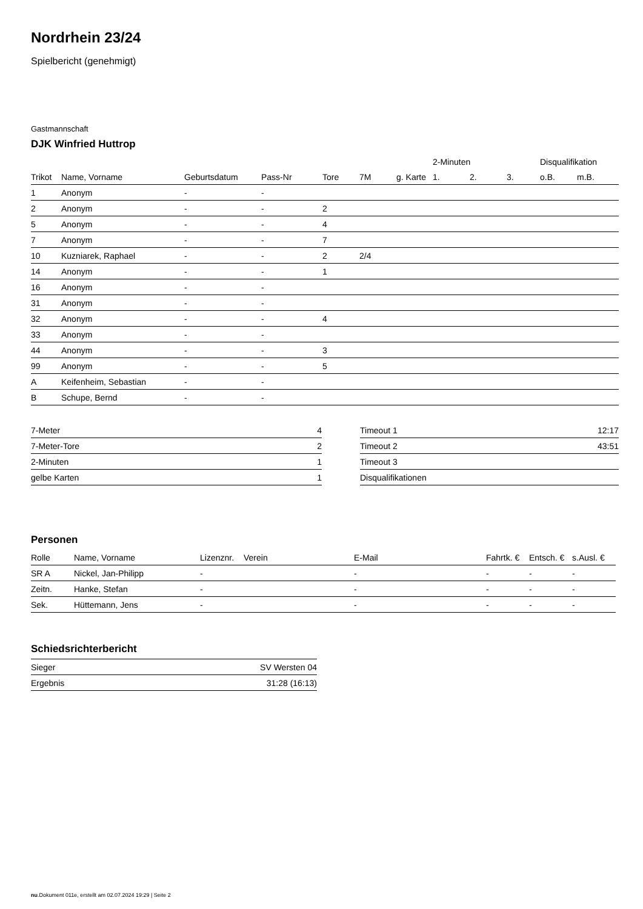Nordrhein 23/24
Spielbericht (genehmigt)
Gastmannschaft
DJK Winfried Huttrop
| | | | | | | | 2-Minuten | | | Disqualifikation | |
| --- | --- | --- | --- | --- | --- | --- | --- | --- | --- | --- | --- |
| Trikot | Name, Vorname | Geburtsdatum | Pass-Nr | Tore | 7M | g. Karte | 1. | 2. | 3. | o.B. | m.B. |
| 1 | Anonym | - | - | | | | | | | | |
| 2 | Anonym | - | - | 2 | | | | | | | |
| 5 | Anonym | - | - | 4 | | | | | | | |
| 7 | Anonym | - | - | 7 | | | | | | | |
| 10 | Kuzniarek, Raphael | - | - | 2 | 2/4 | | | | | | |
| 14 | Anonym | - | - | 1 | | | | | | | |
| 16 | Anonym | - | - | | | | | | | | |
| 31 | Anonym | - | - | | | | | | | | |
| 32 | Anonym | - | - | 4 | | | | | | | |
| 33 | Anonym | - | - | | | | | | | | |
| 44 | Anonym | - | - | 3 | | | | | | | |
| 99 | Anonym | - | - | 5 | | | | | | | |
| A | Keifenheim, Sebastian | - | - | | | | | | | | |
| B | Schupe, Bernd | - | - | | | | | | | | |
| 7-Meter | 4 |
| 7-Meter-Tore | 2 |
| 2-Minuten | 1 |
| gelbe Karten | 1 |
| Timeout 1 | 12:17 |
| Timeout 2 | 43:51 |
| Timeout 3 | |
| Disqualifikationen | |
Personen
| Rolle | Name, Vorname | Lizenznr. | Verein | E-Mail | Fahrtk. € | Entsch. € | s.Ausl. € |
| --- | --- | --- | --- | --- | --- | --- | --- |
| SR A | Nickel, Jan-Philipp | - | | - | - | - | - |
| Zeitn. | Hanke, Stefan | - | | - | - | - | - |
| Sek. | Hüttemann, Jens | - | | - | - | - | - |
Schiedsrichterbericht
| Sieger | SV Wersten 04 |
| Ergebnis | 31:28 (16:13) |
nu.Dokument 011e, erstellt am 02.07.2024 19:29 | Seite 2